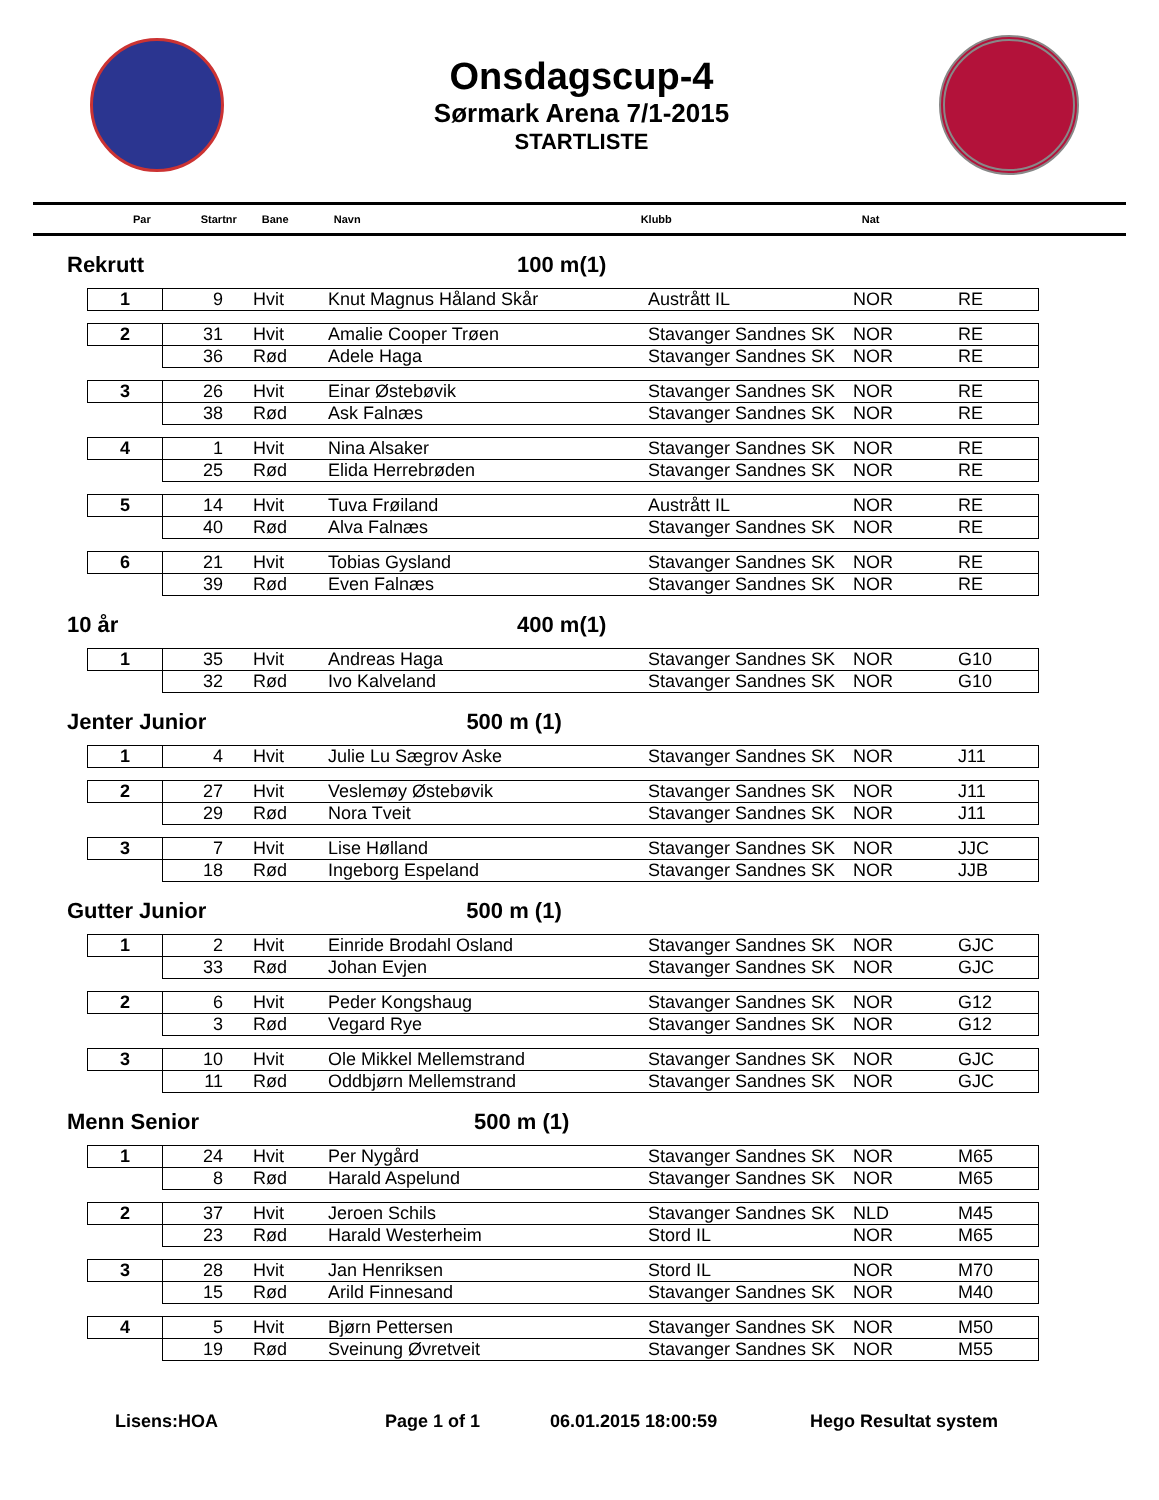Onsdagscup-4
Sørmark Arena 7/1-2015
STARTLISTE
Par Startnr Bane Navn Klubb Nat
Rekrutt 100 m(1)
| 1 | 9 | Hvit | Knut Magnus Håland Skår | Austrått IL | NOR | RE |
| 2 | 31 | Hvit | Amalie Cooper Trøen | Stavanger Sandnes SK | NOR | RE |
| | 36 | Rød | Adele Haga | Stavanger Sandnes SK | NOR | RE |
| 3 | 26 | Hvit | Einar Østebøvik | Stavanger Sandnes SK | NOR | RE |
| | 38 | Rød | Ask Falnæs | Stavanger Sandnes SK | NOR | RE |
| 4 | 1 | Hvit | Nina Alsaker | Stavanger Sandnes SK | NOR | RE |
| | 25 | Rød | Elida Herrebrøden | Stavanger Sandnes SK | NOR | RE |
| 5 | 14 | Hvit | Tuva Frøiland | Austrått IL | NOR | RE |
| | 40 | Rød | Alva Falnæs | Stavanger Sandnes SK | NOR | RE |
| 6 | 21 | Hvit | Tobias Gysland | Stavanger Sandnes SK | NOR | RE |
| | 39 | Rød | Even Falnæs | Stavanger Sandnes SK | NOR | RE |
10 år 400 m(1)
| 1 | 35 | Hvit | Andreas Haga | Stavanger Sandnes SK | NOR | G10 |
| | 32 | Rød | Ivo Kalveland | Stavanger Sandnes SK | NOR | G10 |
Jenter Junior 500 m (1)
| 1 | 4 | Hvit | Julie Lu Sægrov Aske | Stavanger Sandnes SK | NOR | J11 |
| 2 | 27 | Hvit | Veslemøy Østebøvik | Stavanger Sandnes SK | NOR | J11 |
| | 29 | Rød | Nora Tveit | Stavanger Sandnes SK | NOR | J11 |
| 3 | 7 | Hvit | Lise Hølland | Stavanger Sandnes SK | NOR | JJC |
| | 18 | Rød | Ingeborg Espeland | Stavanger Sandnes SK | NOR | JJB |
Gutter Junior 500 m (1)
| 1 | 2 | Hvit | Einride Brodahl Osland | Stavanger Sandnes SK | NOR | GJC |
| | 33 | Rød | Johan Evjen | Stavanger Sandnes SK | NOR | GJC |
| 2 | 6 | Hvit | Peder Kongshaug | Stavanger Sandnes SK | NOR | G12 |
| | 3 | Rød | Vegard Rye | Stavanger Sandnes SK | NOR | G12 |
| 3 | 10 | Hvit | Ole Mikkel Mellemstrand | Stavanger Sandnes SK | NOR | GJC |
| | 11 | Rød | Oddbjørn Mellemstrand | Stavanger Sandnes SK | NOR | GJC |
Menn Senior 500 m (1)
| 1 | 24 | Hvit | Per Nygård | Stavanger Sandnes SK | NOR | M65 |
| | 8 | Rød | Harald Aspelund | Stavanger Sandnes SK | NOR | M65 |
| 2 | 37 | Hvit | Jeroen Schils | Stavanger Sandnes SK | NLD | M45 |
| | 23 | Rød | Harald Westerheim | Stord IL | NOR | M65 |
| 3 | 28 | Hvit | Jan Henriksen | Stord IL | NOR | M70 |
| | 15 | Rød | Arild Finnesand | Stavanger Sandnes SK | NOR | M40 |
| 4 | 5 | Hvit | Bjørn Pettersen | Stavanger Sandnes SK | NOR | M50 |
| | 19 | Rød | Sveinung Øvretveit | Stavanger Sandnes SK | NOR | M55 |
Lisens:HOA Page 1 of 1 06.01.2015 18:00:59 Hego Resultat system